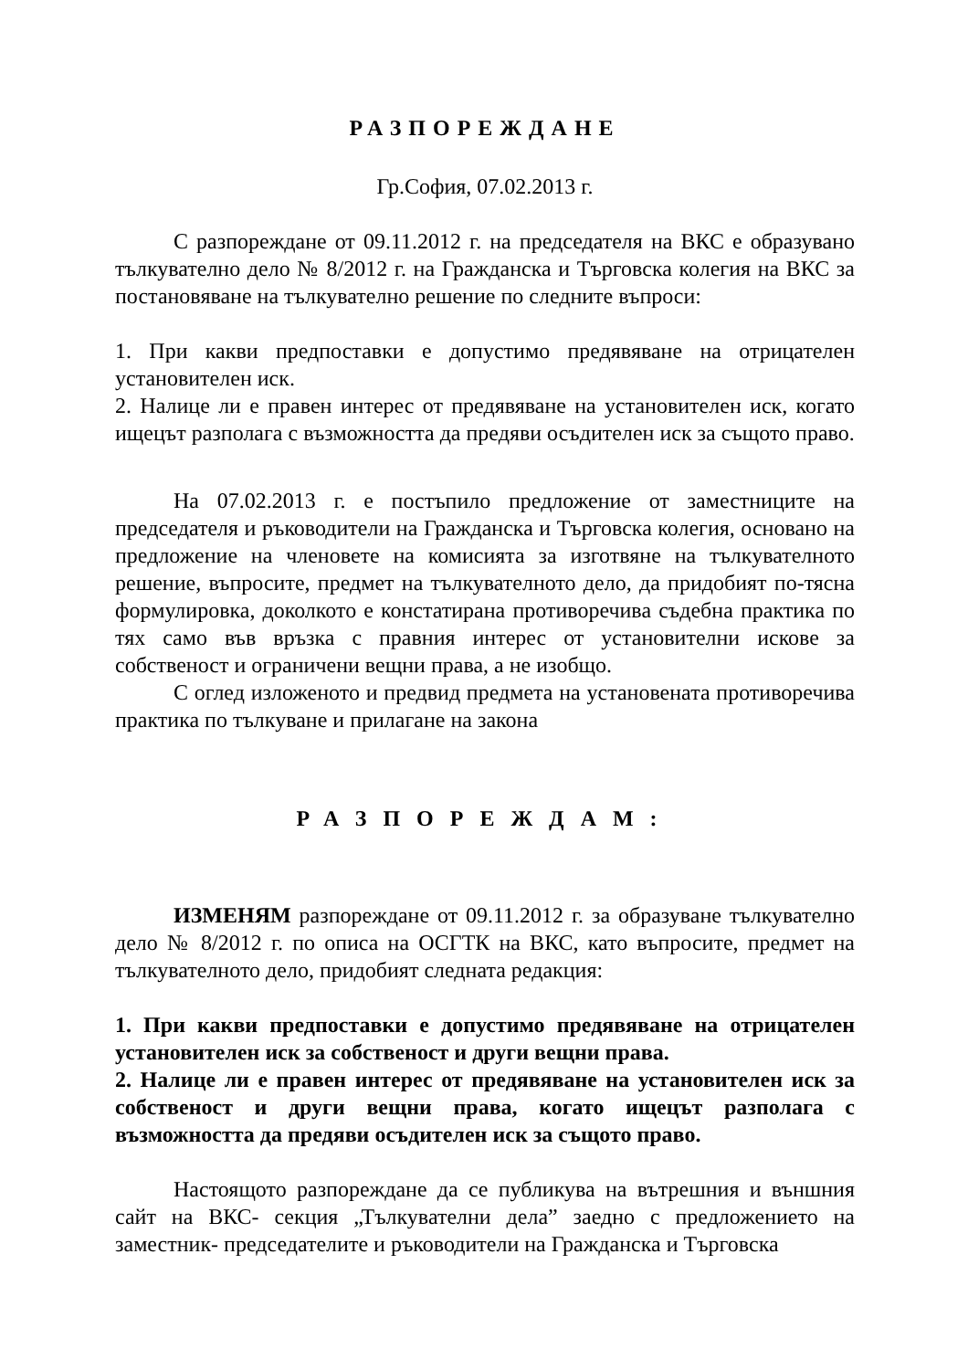РАЗПОРЕЖДАНЕ
Гр.София, 07.02.2013 г.
С разпореждане от 09.11.2012 г. на председателя на ВКС е образувано тълкувателно дело № 8/2012 г. на Гражданска и Търговска колегия на ВКС за постановяване на тълкувателно решение по следните въпроси:
1. При какви предпоставки е допустимо предявяване на отрицателен установителен иск.
2. Налице ли е правен интерес от предявяване на установителен иск, когато ищецът разполага с възможността да предяви осъдителен иск за същото право.
На 07.02.2013 г. е постъпило предложение от заместниците на председателя и ръководители на Гражданска и Търговска колегия, основано на предложение на членовете на комисията за изготвяне на тълкувателното решение, въпросите, предмет на тълкувателното дело, да придобият по-тясна формулировка, доколкото е констатирана противоречива съдебна практика по тях само във връзка с правния интерес от установителни искове за собственост и ограничени вещни права, а не изобщо.
С оглед изложеното и предвид предмета на установената противоречива практика по тълкуване и прилагане на закона
РАЗПОРЕЖДАМ:
ИЗМЕНЯМ разпореждане от 09.11.2012 г. за образуване тълкувателно дело № 8/2012 г. по описа на ОСГТК на ВКС, като въпросите, предмет на тълкувателното дело, придобият следната редакция:
1. При какви предпоставки е допустимо предявяване на отрицателен установителен иск за собственост и други вещни права.
2. Налице ли е правен интерес от предявяване на установителен иск за собственост и други вещни права, когато ищецът разполага с възможността да предяви осъдителен иск за същото право.
Настоящото разпореждане да се публикува на вътрешния и външния сайт на ВКС- секция „Тълкувателни дела” заедно с предложението на заместник- председателите и ръководители на Гражданска и Търговска